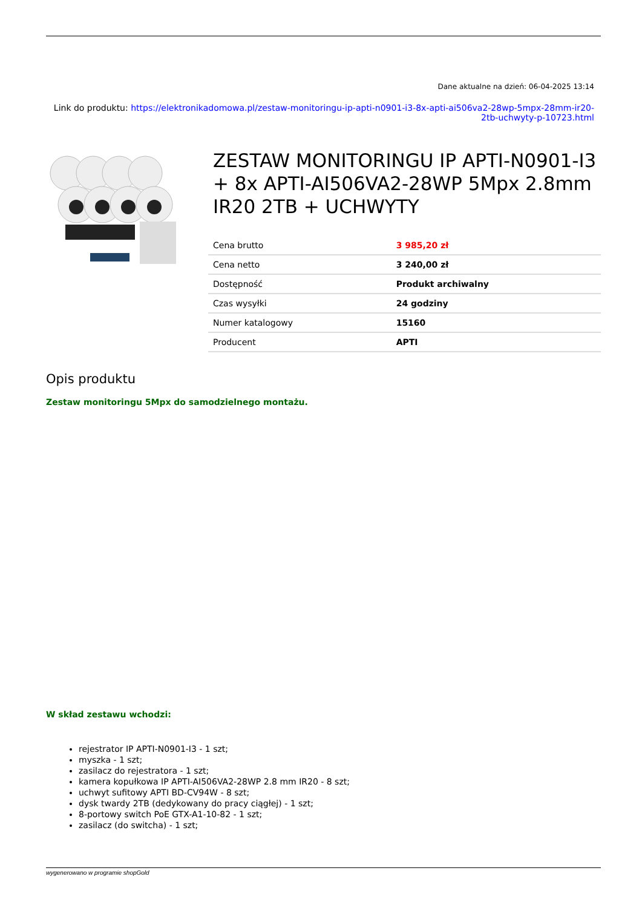Dane aktualne na dzień: 06-04-2025 13:14
Link do produktu: https://elektronikadomowa.pl/zestaw-monitoringu-ip-apti-n0901-i3-8x-apti-ai506va2-28wp-5mpx-28mm-ir20-2tb-uchwyty-p-10723.html
ZESTAW MONITORINGU IP APTI-N0901-I3 + 8x APTI-AI506VA2-28WP 5Mpx 2.8mm IR20 2TB + UCHWYTY
| Cena brutto | 3 985,20 zł |
| Cena netto | 3 240,00 zł |
| Dostępność | Produkt archiwalny |
| Czas wysyłki | 24 godziny |
| Numer katalogowy | 15160 |
| Producent | APTI |
Opis produktu
Zestaw monitoringu 5Mpx do samodzielnego montażu.
W skład zestawu wchodzi:
rejestrator IP APTI-N0901-I3 - 1 szt;
myszka - 1 szt;
zasilacz do rejestratora - 1 szt;
kamera kopułkowa IP APTI-AI506VA2-28WP 2.8 mm IR20 - 8 szt;
uchwyt sufitowy APTI BD-CV94W - 8 szt;
dysk twardy 2TB (dedykowany do pracy ciągłej) - 1 szt;
8-portowy switch PoE GTX-A1-10-82 - 1 szt;
zasilacz (do switcha) - 1 szt;
wygenerowano w programie shopGold